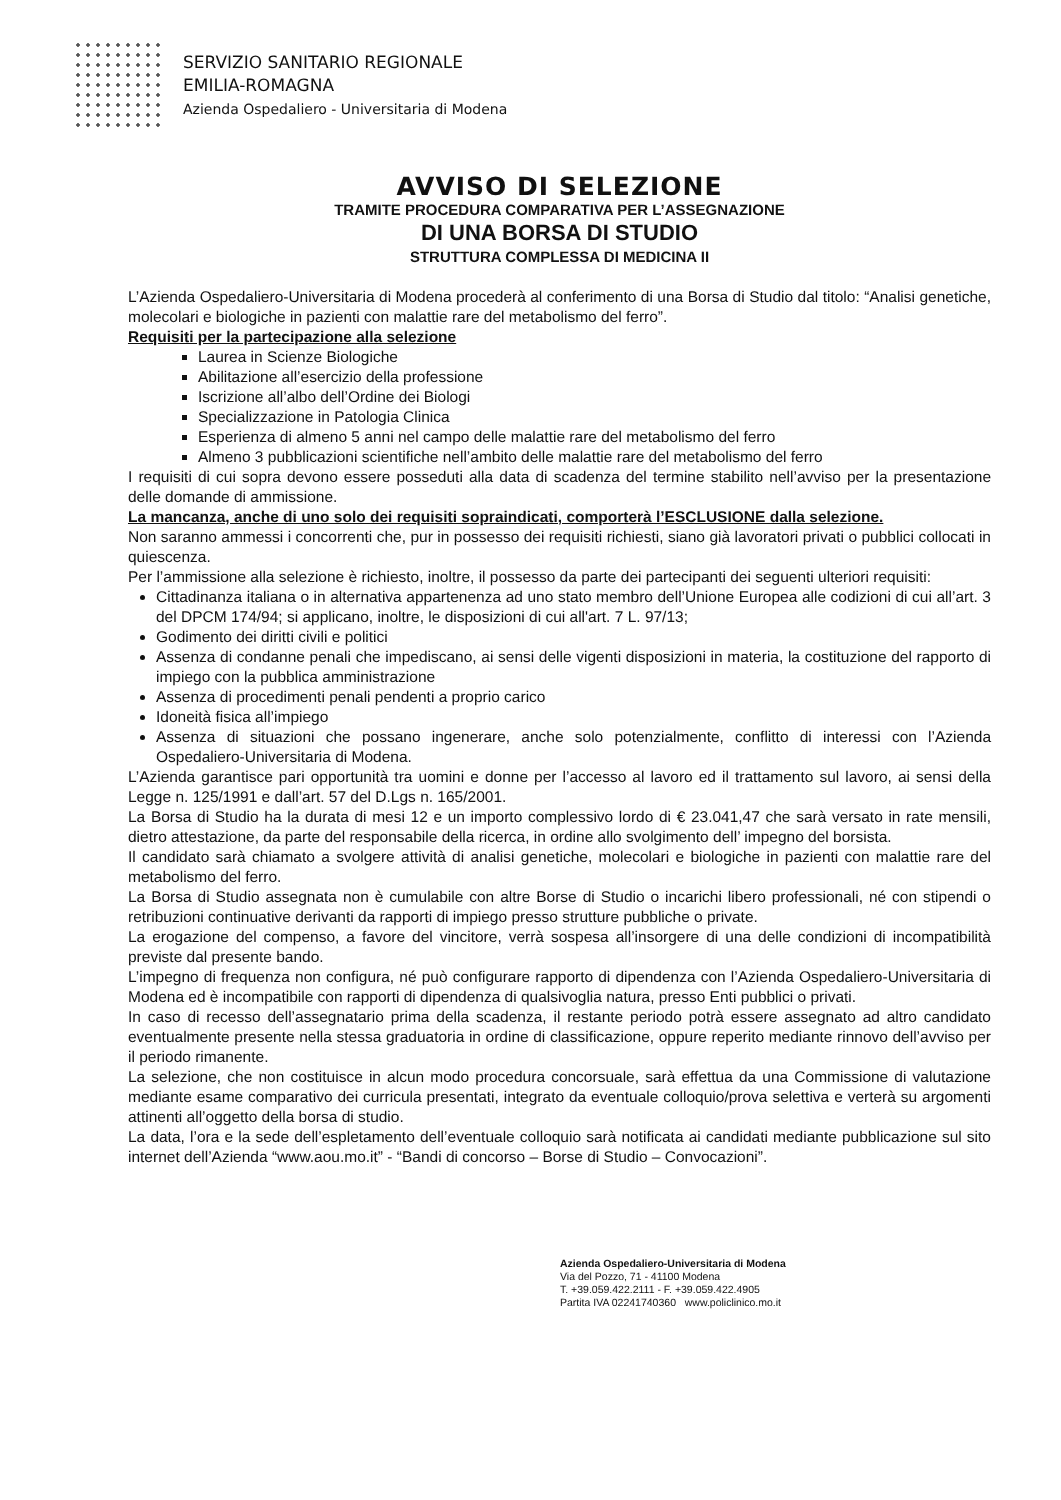SERVIZIO SANITARIO REGIONALE
EMILIA-ROMAGNA
Azienda Ospedaliero - Universitaria di Modena
AVVISO DI SELEZIONE
TRAMITE PROCEDURA COMPARATIVA PER L’ASSEGNAZIONE
DI UNA BORSA DI STUDIO
STRUTTURA COMPLESSA DI MEDICINA II
L’Azienda Ospedaliero-Universitaria di Modena procederà al conferimento di una Borsa di Studio dal titolo: “Analisi genetiche, molecolari e biologiche in pazienti con malattie rare del metabolismo del ferro”.
Requisiti per la partecipazione alla selezione
Laurea in Scienze Biologiche
Abilitazione all’esercizio della professione
Iscrizione all’albo dell’Ordine dei Biologi
Specializzazione in Patologia Clinica
Esperienza di almeno 5 anni nel campo delle malattie rare del metabolismo del ferro
Almeno 3 pubblicazioni scientifiche nell’ambito delle malattie rare del metabolismo del ferro
I requisiti di cui sopra devono essere posseduti alla data di scadenza del termine stabilito nell’avviso per la presentazione delle domande di ammissione.
La mancanza, anche di uno solo dei requisiti sopraindicati, comporterà l’ESCLUSIONE dalla selezione.
Non saranno ammessi i concorrenti che, pur in possesso dei requisiti richiesti, siano già lavoratori privati o pubblici collocati in quiescenza.
Per l’ammissione alla selezione è richiesto, inoltre, il possesso da parte dei partecipanti dei seguenti ulteriori requisiti:
Cittadinanza italiana o in alternativa appartenenza ad uno stato membro dell’Unione Europea alle codizioni di cui all’art. 3 del DPCM 174/94; si applicano, inoltre, le disposizioni di cui all'art. 7 L. 97/13;
Godimento dei diritti civili e politici
Assenza di condanne penali che impediscano, ai sensi delle vigenti disposizioni in materia, la costituzione del rapporto di impiego con la pubblica amministrazione
Assenza di procedimenti penali pendenti a proprio carico
Idoneità fisica all’impiego
Assenza di situazioni che possano ingenerare, anche solo potenzialmente, conflitto di interessi con l’Azienda Ospedaliero-Universitaria di Modena.
L’Azienda garantisce pari opportunità tra uomini e donne per l’accesso al lavoro ed il trattamento sul lavoro, ai sensi della Legge n. 125/1991 e dall’art. 57 del D.Lgs n. 165/2001.
La Borsa di Studio ha la durata di mesi 12 e un importo complessivo lordo di € 23.041,47 che sarà versato in rate mensili, dietro attestazione, da parte del responsabile della ricerca, in ordine allo svolgimento dell’ impegno del borsista.
Il candidato sarà chiamato a svolgere attività di analisi genetiche, molecolari e biologiche in pazienti con malattie rare del metabolismo del ferro.
La Borsa di Studio assegnata non è cumulabile con altre Borse di Studio o incarichi libero professionali, né con stipendi o retribuzioni continuative derivanti da rapporti di impiego presso strutture pubbliche o private.
La erogazione del compenso, a favore del vincitore, verrà sospesa all’insorgere di una delle condizioni di incompatibilità previste dal presente bando.
L’impegno di frequenza non configura, né può configurare rapporto di dipendenza con l’Azienda Ospedaliero-Universitaria di Modena ed è incompatibile con rapporti di dipendenza di qualsivoglia natura, presso Enti pubblici o privati.
In caso di recesso dell’assegnatario prima della scadenza, il restante periodo potrà essere assegnato ad altro candidato eventualmente presente nella stessa graduatoria in ordine di classificazione, oppure reperito mediante rinnovo dell’avviso per il periodo rimanente.
La selezione, che non costituisce in alcun modo procedura concorsuale, sarà effettua da una Commissione di valutazione mediante esame comparativo dei curricula presentati, integrato da eventuale colloquio/prova selettiva e verterà su argomenti attinenti all’oggetto della borsa di studio.
La data, l’ora e la sede dell’espletamento dell’eventuale colloquio sarà notificata ai candidati mediante pubblicazione sul sito internet dell’Azienda “www.aou.mo.it” - “Bandi di concorso – Borse di Studio – Convocazioni”.
Azienda Ospedaliero-Universitaria di Modena
Via del Pozzo, 71 - 41100 Modena
T. +39.059.422.2111 - F. +39.059.422.4905
Partita IVA 02241740360 www.policlinico.mo.it